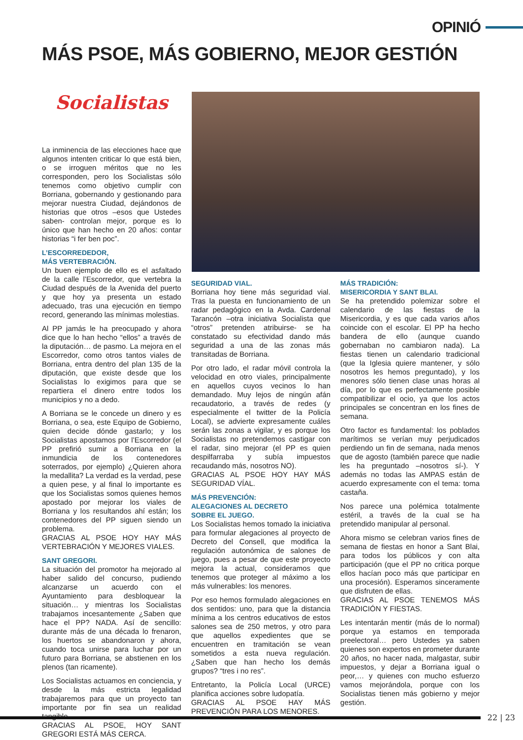OPINIÓ
MÁS PSOE, MÁS GOBIERNO, MEJOR GESTIÓN
Socialistas
La inminencia de las elecciones hace que algunos intenten criticar lo que está bien, o se irroguen méritos que no les corresponden, pero los Socialistas sólo tenemos como objetivo cumplir con Borriana, gobernando y gestionando para mejorar nuestra Ciudad, dejándonos de historias que otros –esos que Ustedes saben- controlan mejor, porque es lo único que han hecho en 20 años: contar historias “i fer ben poc”.
L’ESCORREDEDOR,
MÁS VERTEBRACIÓN.
Un buen ejemplo de ello es el asfaltado de la calle l’Escorredor, que vertebra la Ciudad después de la Avenida del puerto y que hoy ya presenta un estado adecuado, tras una ejecución en tiempo record, generando las mínimas molestias.
Al PP jamás le ha preocupado y ahora dice que lo han hecho “ellos” a través de la diputación… de pasmo. La mejora en el Escorredor, como otros tantos viales de Borriana, entra dentro del plan 135 de la diputación, que existe desde que los Socialistas lo exigimos para que se repartiera el dinero entre todos los municipios y no a dedo.
A Borriana se le concede un dinero y es Borriana, o sea, este Equipo de Gobierno, quien decide dónde gastarlo; y los Socialistas apostamos por l’Escorredor (el PP prefirió sumir a Borriana en la inmundicia de los contenedores soterrados, por ejemplo) ¿Quieren ahora la medallita? La verdad es la verdad, pese a quien pese, y al final lo importante es que los Socialistas somos quienes hemos apostado por mejorar los viales de Borriana y los resultandos ahí están; los contenedores del PP siguen siendo un problema.
GRACIAS AL PSOE HOY HAY MÁS VERTEBRACIÓN Y MEJORES VIALES.
SANT GREGORI.
La situación del promotor ha mejorado al haber salido del concurso, pudiendo alcanzarse un acuerdo con el Ayuntamiento para desbloquear la situación… y mientras los Socialistas trabajamos incesantemente ¿Saben que hace el PP? NADA. Así de sencillo: durante más de una década lo frenaron, los huertos se abandonaron y ahora, cuando toca unirse para luchar por un futuro para Borriana, se abstienen en los plenos (tan ricamente).
Los Socialistas actuamos en conciencia, y desde la más estricta legalidad trabajaremos para que un proyecto tan importante por fin sea un realidad tangible.
GRACIAS AL PSOE, HOY SANT GREGORI ESTÁ MÁS CERCA.
SEGURIDAD VIAL.
Borriana hoy tiene más seguridad vial. Tras la puesta en funcionamiento de un radar pedagógico en la Avda. Cardenal Tarancón –otra iniciativa Socialista que “otros” pretenden atribuirse- se ha constatado su efectividad dando más seguridad a una de las zonas más transitadas de Borriana.
Por otro lado, el radar móvil controla la velocidad en otro viales, principalmente en aquellos cuyos vecinos lo han demandado. Muy lejos de ningún afán recaudatorio, a través de redes (y especialmente el twitter de la Policía Local), se advierte expresamente cuáles serán las zonas a vigilar, y es porque los Socialistas no pretendemos castigar con el radar, sino mejorar (el PP es quien despilfarraba y subía impuestos recaudando más, nosotros NO).
GRACIAS AL PSOE HOY HAY MÁS SEGURIDAD VÍAL.
MÁS PREVENCIÓN:
ALEGACIONES AL DECRETO
SOBRE EL JUEGO.
Los Socialistas hemos tomado la iniciativa para formular alegaciones al proyecto de Decreto del Consell, que modifica la regulación autonómica de salones de juego, pues a pesar de que este proyecto mejora la actual, consideramos que tenemos que proteger al máximo a los más vulnerables: los menores.
Por eso hemos formulado alegaciones en dos sentidos: uno, para que la distancia mínima a los centros educativos de estos salones sea de 250 metros, y otro para que aquellos expedientes que se encuentren en tramitación se vean sometidos a esta nueva regulación. ¿Saben que han hecho los demás grupos? “tres i no res”.
Entretanto, la Policía Local (URCE) planifica acciones sobre ludopatía.
GRACIAS AL PSOE HAY MÁS PREVENCIÓN PARA LOS MENORES.
MÁS TRADICIÓN:
MISERICORDIA Y SANT BLAI.
Se ha pretendido polemizar sobre el calendario de las fiestas de la Misericordia, y es que cada varios años coincide con el escolar. El PP ha hecho bandera de ello (aunque cuando gobernaban no cambiaron nada). La fiestas tienen un calendario tradicional (que la Iglesia quiere mantener, y sólo nosotros les hemos preguntado), y los menores sólo tienen clase unas horas al día, por lo que es perfectamente posible compatibilizar el ocio, ya que los actos principales se concentran en los fines de semana.
Otro factor es fundamental: los poblados marítimos se verían muy perjudicados perdiendo un fin de semana, nada menos que de agosto (también parece que nadie les ha preguntado –nosotros sí-). Y además no todas las AMPAS están de acuerdo expresamente con el tema: toma castaña.
Nos parece una polémica totalmente estéril, a través de la cual se ha pretendido manipular al personal.
Ahora mismo se celebran varios fines de semana de fiestas en honor a Sant Blai, para todos los públicos y con alta participación (que el PP no critica porque ellos hacían poco más que participar en una procesión). Esperamos sinceramente que disfruten de ellas.
GRACIAS AL PSOE TENEMOS MÁS TRADICIÓN Y FIESTAS.
Les intentarán mentir (más de lo normal) porque ya estamos en temporada preelectoral… pero Ustedes ya saben quienes son expertos en prometer durante 20 años, no hacer nada, malgastar, subir impuestos, y dejar a Borriana igual o peor,… y quienes con mucho esfuerzo vamos mejorándola, porque con los Socialistas tienen más gobierno y mejor gestión.
22 | 23